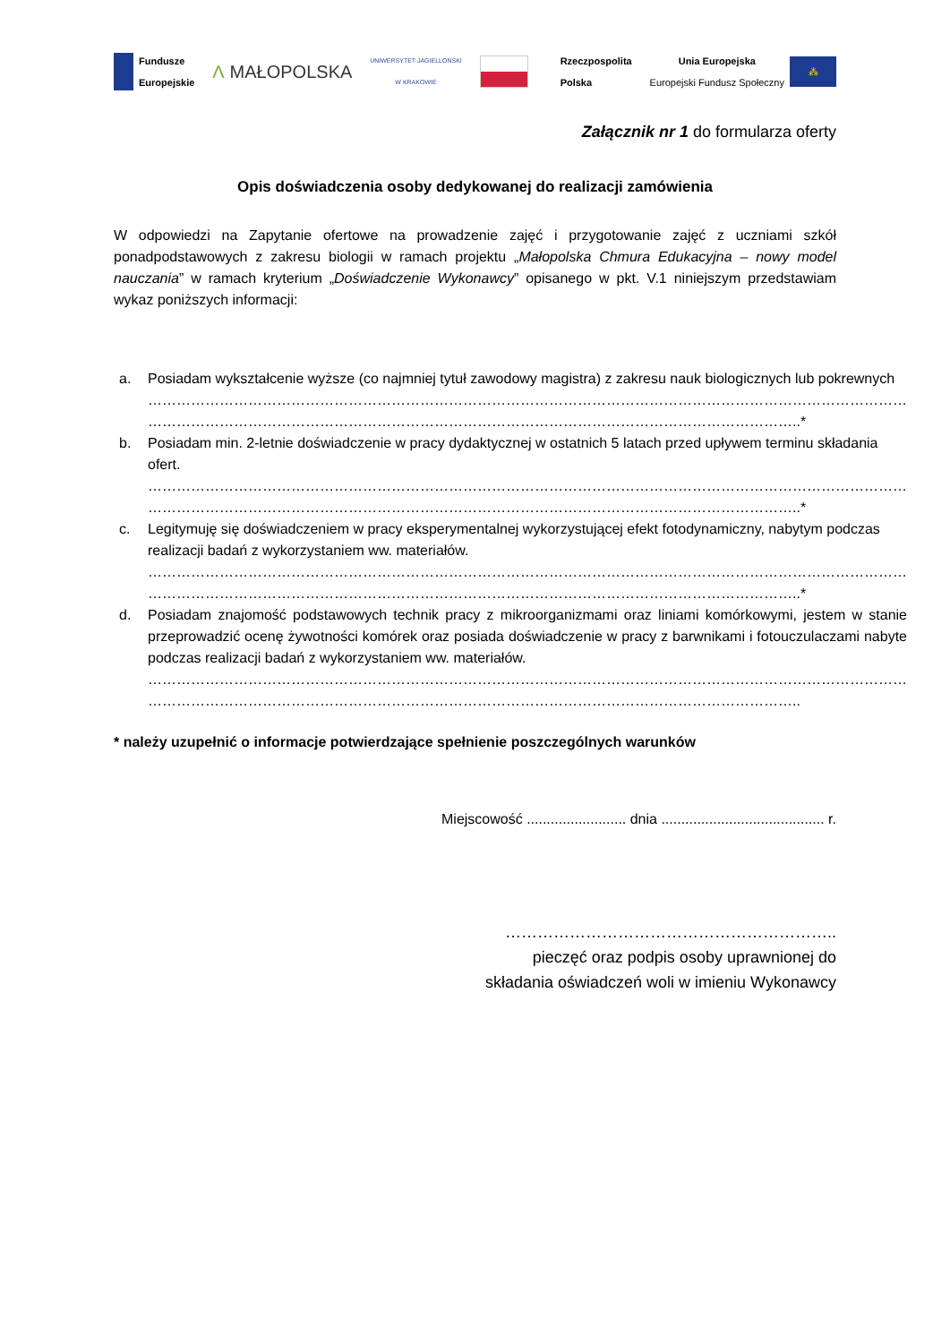Fundusze
Europejskie
Λ MAŁOPOLSKA
UNIWERSYTET JAGIELLOŃSKI
W KRAKOWIE
Rzeczpospolita
Polska
Unia Europejska
Europejski Fundusz Społeczny ⁂
Załącznik nr 1 do formularza oferty
Opis doświadczenia osoby dedykowanej do realizacji zamówienia
W odpowiedzi na Zapytanie ofertowe na prowadzenie zajęć i przygotowanie zajęć z uczniami szkół ponadpodstawowych z zakresu biologii w ramach projektu „Małopolska Chmura Edukacyjna – nowy model nauczania” w ramach kryterium „Doświadczenie Wykonawcy” opisanego w pkt. V.1 niniejszym przedstawiam wykaz poniższych informacji:
a. Posiadam wykształcenie wyższe (co najmniej tytuł zawodowy magistra) z zakresu nauk biologicznych lub pokrewnych
……………………………………………………………………………………………………………………………………………
………………………………………………………………………………………………………………………..*
b. Posiadam min. 2-letnie doświadczenie w pracy dydaktycznej w ostatnich 5 latach przed upływem terminu składania ofert.
……………………………………………………………………………………………………………………………………………
………………………………………………………………………………………………………………………..*
c. Legitymuję się doświadczeniem w pracy eksperymentalnej wykorzystującej efekt fotodynamiczny, nabytym podczas realizacji badań z wykorzystaniem ww. materiałów.
……………………………………………………………………………………………………………………………………………
………………………………………………………………………………………………………………………..*
d. Posiadam znajomość podstawowych technik pracy z mikroorganizmami oraz liniami komórkowymi, jestem w stanie przeprowadzić ocenę żywotności komórek oraz posiada doświadczenie w pracy z barwnikami i fotouczulaczami nabyte podczas realizacji badań z wykorzystaniem ww. materiałów.
……………………………………………………………………………………………………………………………………………
………………………………………………………………………………………………………………………..
* należy uzupełnić o informacje potwierdzające spełnienie poszczególnych warunków
Miejscowość ......................... dnia ......................................... r.
……………………………………………………..
pieczęć oraz podpis osoby uprawnionej do
składania oświadczeń woli w imieniu Wykonawcy